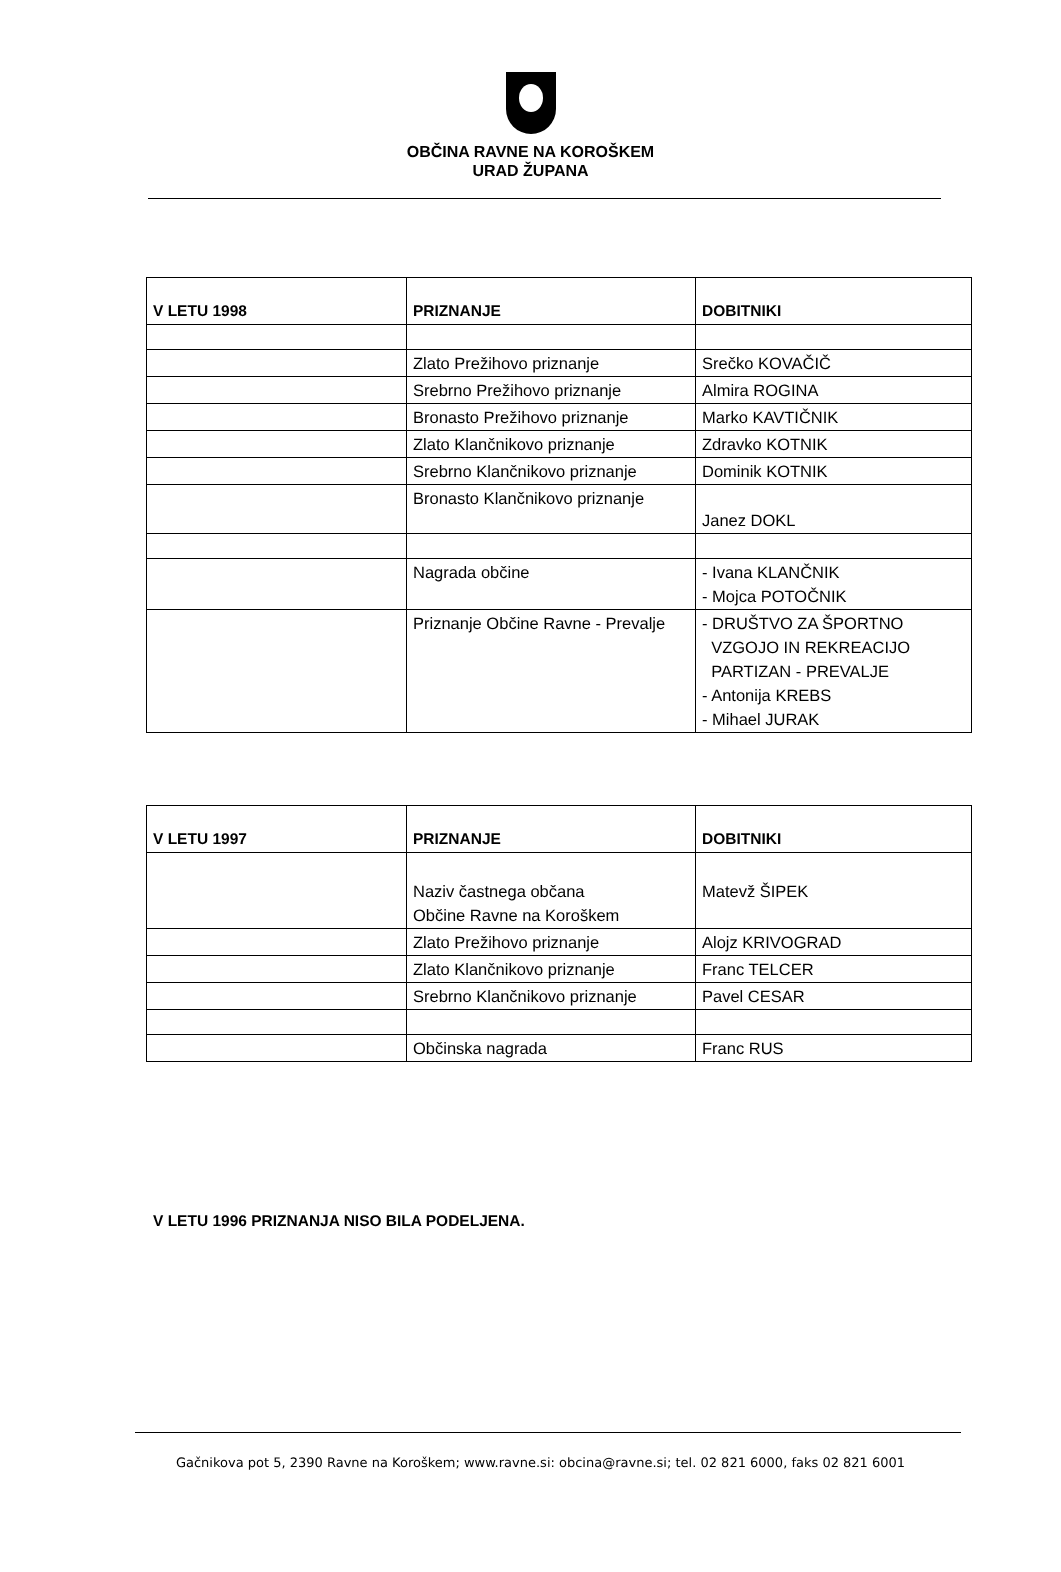OBČINA RAVNE NA KOROŠKEM
URAD ŽUPANA
| V LETU 1998 | PRIZNANJE | DOBITNIKI |
| --- | --- | --- |
| | Zlato Prežihovo priznanje | Srečko KOVAČIČ |
| | Srebrno Prežihovo priznanje | Almira ROGINA |
| | Bronasto Prežihovo priznanje | Marko KAVTIČNIK |
| | Zlato Klančnikovo priznanje | Zdravko KOTNIK |
| | Srebrno Klančnikovo priznanje | Dominik KOTNIK |
| | Bronasto Klančnikovo priznanje | Janez DOKL |
| | Nagrada občine | - Ivana KLANČNIK - Mojca POTOČNIK |
| | Priznanje Občine Ravne - Prevalje | - DRUŠTVO ZA ŠPORTNO VZGOJO IN REKREACIJO PARTIZAN - PREVALJE - Antonija KREBS - Mihael JURAK |
| V LETU 1997 | PRIZNANJE | DOBITNIKI |
| --- | --- | --- |
| | Naziv častnega občana Občine Ravne na Koroškem | Matevž ŠIPEK |
| | Zlato Prežihovo priznanje | Alojz KRIVOGRAD |
| | Zlato Klančnikovo priznanje | Franc TELCER |
| | Srebrno Klančnikovo priznanje | Pavel CESAR |
| | Občinska nagrada | Franc RUS |
V LETU 1996 PRIZNANJA NISO BILA PODELJENA.
Gačnikova pot 5, 2390 Ravne na Koroškem; www.ravne.si: obcina@ravne.si; tel. 02 821 6000, faks 02 821 6001